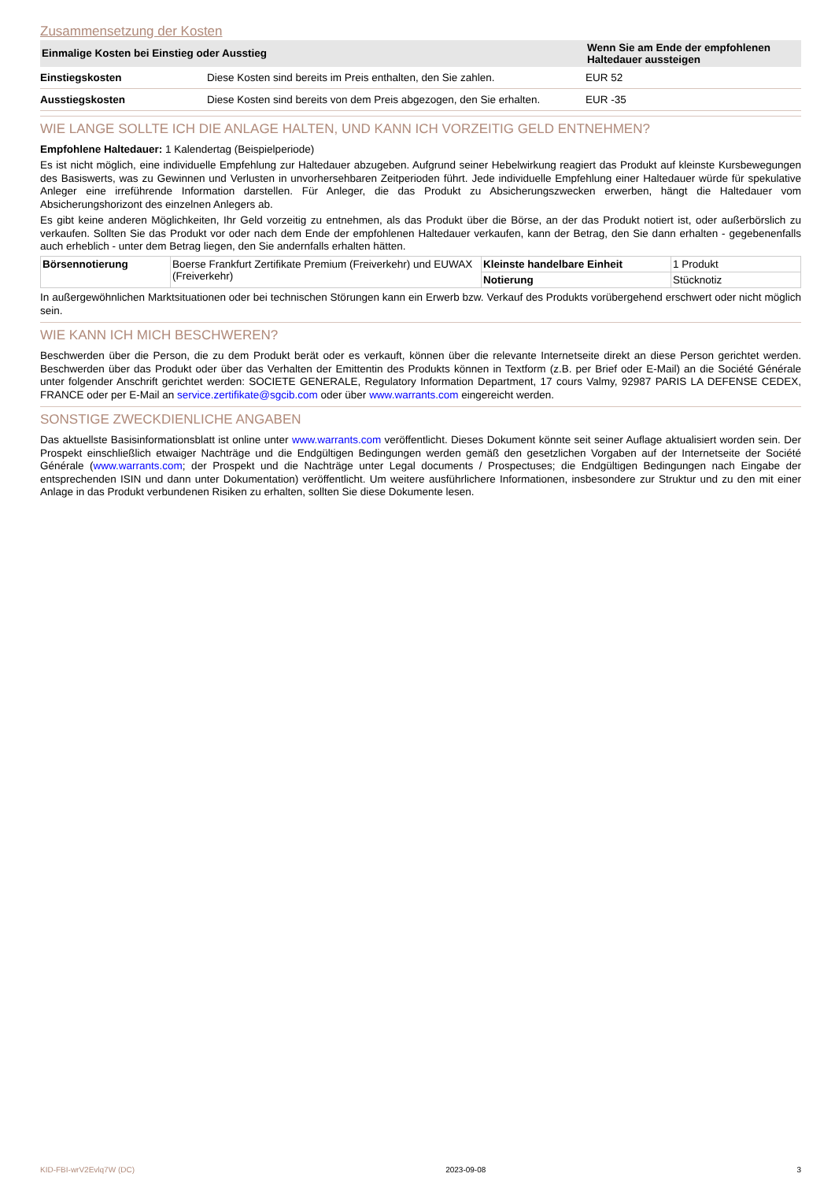Zusammensetzung der Kosten
| Einmalige Kosten bei Einstieg oder Ausstieg | | Wenn Sie am Ende der empfohlenen Haltedauer aussteigen |
| --- | --- | --- |
| Einstiegskosten | Diese Kosten sind bereits im Preis enthalten, den Sie zahlen. | EUR 52 |
| Ausstiegskosten | Diese Kosten sind bereits von dem Preis abgezogen, den Sie erhalten. | EUR -35 |
WIE LANGE SOLLTE ICH DIE ANLAGE HALTEN, UND KANN ICH VORZEITIG GELD ENTNEHMEN?
Empfohlene Haltedauer: 1 Kalendertag (Beispielperiode)
Es ist nicht möglich, eine individuelle Empfehlung zur Haltedauer abzugeben. Aufgrund seiner Hebelwirkung reagiert das Produkt auf kleinste Kursbewegungen des Basiswerts, was zu Gewinnen und Verlusten in unvorhersehbaren Zeitperioden führt. Jede individuelle Empfehlung einer Haltedauer würde für spekulative Anleger eine irreführende Information darstellen. Für Anleger, die das Produkt zu Absicherungszwecken erwerben, hängt die Haltedauer vom Absicherungshorizont des einzelnen Anlegers ab.
Es gibt keine anderen Möglichkeiten, Ihr Geld vorzeitig zu entnehmen, als das Produkt über die Börse, an der das Produkt notiert ist, oder außerbörslich zu verkaufen. Sollten Sie das Produkt vor oder nach dem Ende der empfohlenen Haltedauer verkaufen, kann der Betrag, den Sie dann erhalten - gegebenenfalls auch erheblich - unter dem Betrag liegen, den Sie andernfalls erhalten hätten.
| Börsennotierung | Boerse Frankfurt Zertifikate Premium (Freiverkehr) und EUWAX (Freiverkehr) | Kleinste handelbare Einheit | 1 Produkt |
| | | Notierung | Stücknotiz |
In außergewöhnlichen Marktsituationen oder bei technischen Störungen kann ein Erwerb bzw. Verkauf des Produkts vorübergehend erschwert oder nicht möglich sein.
WIE KANN ICH MICH BESCHWEREN?
Beschwerden über die Person, die zu dem Produkt berät oder es verkauft, können über die relevante Internetseite direkt an diese Person gerichtet werden. Beschwerden über das Produkt oder über das Verhalten der Emittentin des Produkts können in Textform (z.B. per Brief oder E-Mail) an die Société Générale unter folgender Anschrift gerichtet werden: SOCIETE GENERALE, Regulatory Information Department, 17 cours Valmy, 92987 PARIS LA DEFENSE CEDEX, FRANCE oder per E-Mail an service.zertifikate@sgcib.com oder über www.warrants.com eingereicht werden.
SONSTIGE ZWECKDIENLICHE ANGABEN
Das aktuellste Basisinformationsblatt ist online unter www.warrants.com veröffentlicht. Dieses Dokument könnte seit seiner Auflage aktualisiert worden sein. Der Prospekt einschließlich etwaiger Nachträge und die Endgültigen Bedingungen werden gemäß den gesetzlichen Vorgaben auf der Internetseite der Société Générale (www.warrants.com; der Prospekt und die Nachträge unter Legal documents / Prospectuses; die Endgültigen Bedingungen nach Eingabe der entsprechenden ISIN und dann unter Dokumentation) veröffentlicht. Um weitere ausführlichere Informationen, insbesondere zur Struktur und zu den mit einer Anlage in das Produkt verbundenen Risiken zu erhalten, sollten Sie diese Dokumente lesen.
KID-FBI-wrV2Evlq7W (DC) 2023-09-08 3